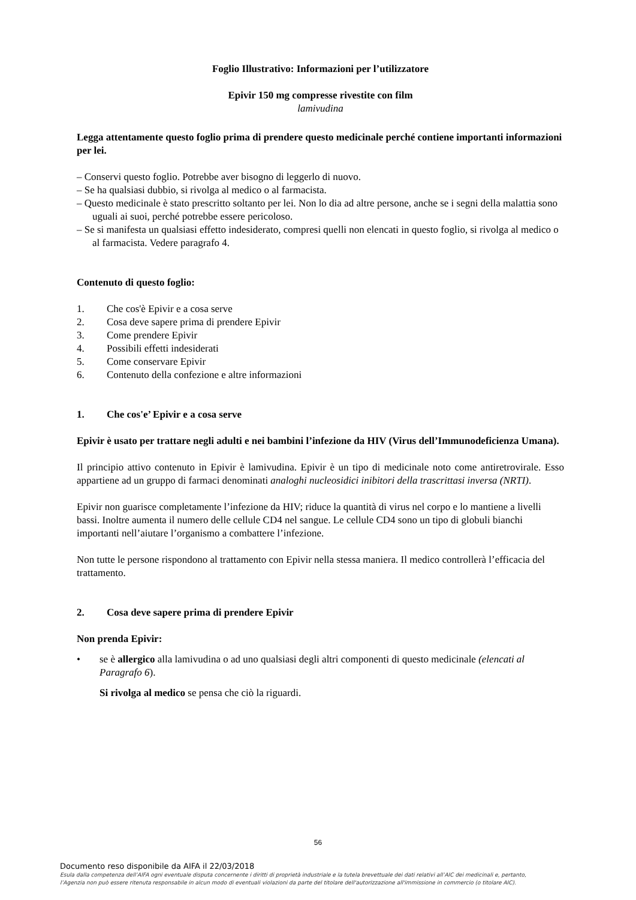Foglio Illustrativo: Informazioni per l’utilizzatore
Epivir 150 mg compresse rivestite con film
lamivudina
Legga attentamente questo foglio prima di prendere questo medicinale perché contiene importanti informazioni per lei.
– Conservi questo foglio. Potrebbe aver bisogno di leggerlo di nuovo.
– Se ha qualsiasi dubbio, si rivolga al medico o al farmacista.
– Questo medicinale è stato prescritto soltanto per lei. Non lo dia ad altre persone, anche se i segni della malattia sono uguali ai suoi, perché potrebbe essere pericoloso.
– Se si manifesta un qualsiasi effetto indesiderato, compresi quelli non elencati in questo foglio, si rivolga al medico o al farmacista. Vedere paragrafo 4.
Contenuto di questo foglio:
1. Che cos'è Epivir e a cosa serve
2. Cosa deve sapere prima di prendere Epivir
3. Come prendere Epivir
4. Possibili effetti indesiderati
5. Come conservare Epivir
6. Contenuto della confezione e altre informazioni
1. Che cos'e’ Epivir e a cosa serve
Epivir è usato per trattare negli adulti e nei bambini l’infezione da HIV (Virus dell’Immunodeficienza Umana).
Il principio attivo contenuto in Epivir è lamivudina. Epivir è un tipo di medicinale noto come antiretrovirale. Esso appartiene ad un gruppo di farmaci denominati analoghi nucleosidici inibitori della trascrittasi inversa (NRTI).
Epivir non guarisce completamente l’infezione da HIV; riduce la quantità di virus nel corpo e lo mantiene a livelli bassi. Inoltre aumenta il numero delle cellule CD4 nel sangue. Le cellule CD4 sono un tipo di globuli bianchi importanti nell’aiutare l’organismo a combattere l’infezione.
Non tutte le persone rispondono al trattamento con Epivir nella stessa maniera. Il medico controllerà l’efficacia del trattamento.
2. Cosa deve sapere prima di prendere Epivir
Non prenda Epivir:
• se è allergico alla lamivudina o ad uno qualsiasi degli altri componenti di questo medicinale (elencati al Paragrafo 6).
Si rivolga al medico se pensa che ciò la riguardi.
56
Documento reso disponibile da AIFA il 22/03/2018
Esula dalla competenza dell’AIFA ogni eventuale disputa concernente i diritti di proprietà industriale e la tutela brevettuale dei dati relativi all’AIC dei medicinali e, pertanto, l’Agenzia non può essere ritenuta responsabile in alcun modo di eventuali violazioni da parte del titolare dell'autorizzazione all'immissione in commercio (o titolare AIC).